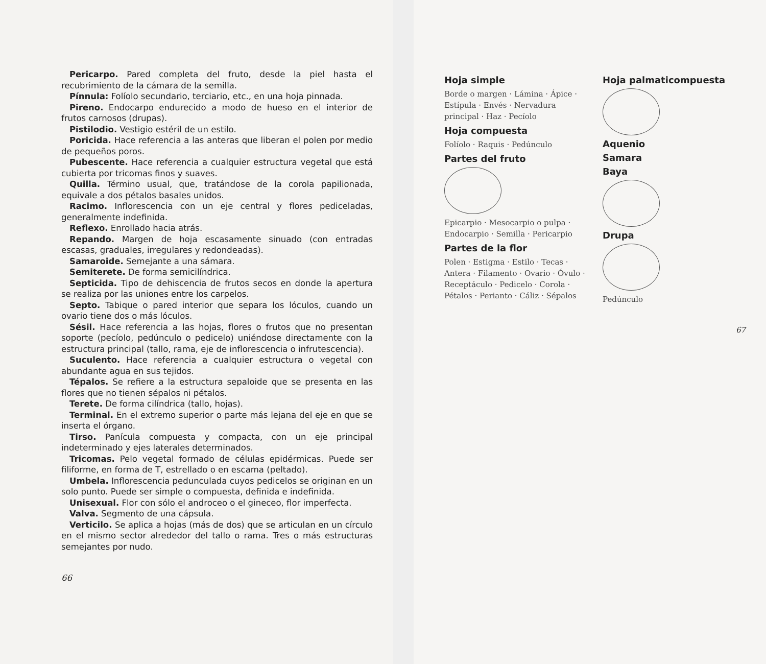Pericarpo. Pared completa del fruto, desde la piel hasta el recubrimiento de la cámara de la semilla.
Pínnula: Folíolo secundario, terciario, etc., en una hoja pinnada.
Pireno. Endocarpo endurecido a modo de hueso en el interior de frutos carnosos (drupas).
Pistilodio. Vestigio estéril de un estilo.
Poricida. Hace referencia a las anteras que liberan el polen por medio de pequeños poros.
Pubescente. Hace referencia a cualquier estructura vegetal que está cubierta por tricomas finos y suaves.
Quilla. Término usual, que, tratándose de la corola papilionada, equivale a dos pétalos basales unidos.
Racimo. Inflorescencia con un eje central y flores pediceladas, generalmente indefinida.
Reflexo. Enrollado hacia atrás.
Repando. Margen de hoja escasamente sinuado (con entradas escasas, graduales, irregulares y redondeadas).
Samaroide. Semejante a una sámara.
Semiterete. De forma semicilíndrica.
Septicida. Tipo de dehiscencia de frutos secos en donde la apertura se realiza por las uniones entre los carpelos.
Septo. Tabique o pared interior que separa los lóculos, cuando un ovario tiene dos o más lóculos.
Sésil. Hace referencia a las hojas, flores o frutos que no presentan soporte (pecíolo, pedúnculo o pedicelo) uniéndose directamente con la estructura principal (tallo, rama, eje de inflorescencia o infrutescencia).
Suculento. Hace referencia a cualquier estructura o vegetal con abundante agua en sus tejidos.
Tépalos. Se refiere a la estructura sepaloide que se presenta en las flores que no tienen sépalos ni pétalos.
Terete. De forma cilíndrica (tallo, hojas).
Terminal. En el extremo superior o parte más lejana del eje en que se inserta el órgano.
Tirso. Panícula compuesta y compacta, con un eje principal indeterminado y ejes laterales determinados.
Tricomas. Pelo vegetal formado de células epidérmicas. Puede ser filiforme, en forma de T, estrellado o en escama (peltado).
Umbela. Inflorescencia pedunculada cuyos pedicelos se originan en un solo punto. Puede ser simple o compuesta, definida e indefinida.
Unisexual. Flor con sólo el androceo o el gineceo, flor imperfecta.
Valva. Segmento de una cápsula.
Verticilo. Se aplica a hojas (más de dos) que se articulan en un círculo en el mismo sector alrededor del tallo o rama. Tres o más estructuras semejantes por nudo.
66
Hoja simple
Borde o margen · Lámina · Ápice · Estípula · Envés · Nervadura principal · Haz · Pecíolo
Hoja compuesta
Folíolo · Raquis · Pedúnculo
Partes del fruto
Epicarpio · Mesocarpio o pulpa · Endocarpio · Semilla · Pericarpio
Partes de la flor
Polen · Estigma · Estilo · Tecas · Antera · Filamento · Ovario · Óvulo · Receptáculo · Pedicelo · Corola · Pétalos · Perianto · Cáliz · Sépalos
Hoja palmaticompuesta
Aquenio
Samara
Baya
Drupa
Pedúnculo
67